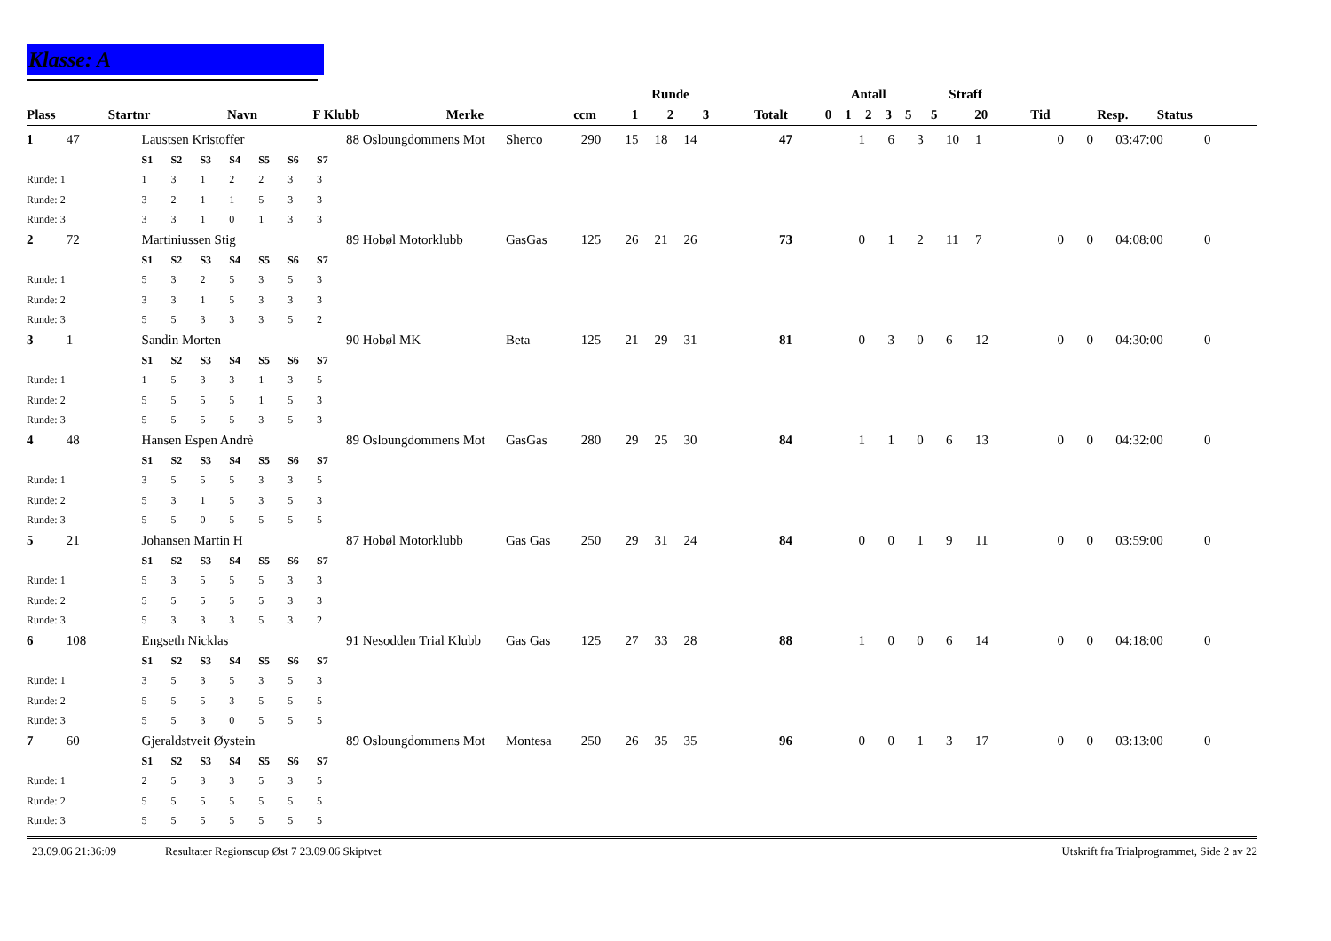Klasse: A
| | | | | | | | Runde | | | | Antall | | | | | Straff | | | | |
| --- | --- | --- | --- | --- | --- | --- | --- | --- | --- | --- | --- | --- | --- | --- | --- | --- | --- | --- | --- | --- |
| Plass | Startnr | Navn | F Klubb | Merke | ccm | | 1 | 2 | 3 | Totalt | 0 | 1 | 2 | 3 | 5 | 5 | 20 | Tid | Resp. | Status |
| 1 | 47 | Laustsen Kristoffer | | | | | | | | 88 Osloungdommens Mot | Sherco | 290 | 15 | 18 | 14 | 47 | 1 | 6 | 3 | 10 | 1 | | 0 | 0 | 03:47:00 | 0 | |
| | | S1 | S2 | S3 | S4 | S5 | S6 | S7 | | | | | | | | | | | | | | | | | | | |
| Runde: 1 | | 1 | 3 | 1 | 2 | 2 | 3 | 3 | | | | | | | | | | | | | | | | | | | |
| Runde: 2 | | 3 | 2 | 1 | 1 | 5 | 3 | 3 | | | | | | | | | | | | | | | | | | | |
| Runde: 3 | | 3 | 3 | 1 | 0 | 1 | 3 | 3 | | | | | | | | | | | | | | | | | | | |
| 2 | 72 | Martiniussen Stig | | | | | | | | 89 Hobøl Motorklubb | GasGas | 125 | 26 | 21 | 26 | 73 | 0 | 1 | 2 | 11 | 7 | | 0 | 0 | 04:08:00 | 0 | |
| | | S1 | S2 | S3 | S4 | S5 | S6 | S7 | | | | | | | | | | | | | | | | | | | |
| Runde: 1 | | 5 | 3 | 2 | 5 | 3 | 5 | 3 | | | | | | | | | | | | | | | | | | | |
| Runde: 2 | | 3 | 3 | 1 | 5 | 3 | 3 | 3 | | | | | | | | | | | | | | | | | | | |
| Runde: 3 | | 5 | 5 | 3 | 3 | 3 | 5 | 2 | | | | | | | | | | | | | | | | | | | |
| 3 | 1 | Sandin Morten | | | | | | | | 90 Hobøl MK | Beta | 125 | 21 | 29 | 31 | 81 | 0 | 3 | 0 | 6 | 12 | | 0 | 0 | 04:30:00 | 0 | |
| | | S1 | S2 | S3 | S4 | S5 | S6 | S7 | | | | | | | | | | | | | | | | | | | |
| Runde: 1 | | 1 | 5 | 3 | 3 | 1 | 3 | 5 | | | | | | | | | | | | | | | | | | | |
| Runde: 2 | | 5 | 5 | 5 | 5 | 1 | 5 | 3 | | | | | | | | | | | | | | | | | | | |
| Runde: 3 | | 5 | 5 | 5 | 5 | 3 | 5 | 3 | | | | | | | | | | | | | | | | | | | |
| 4 | 48 | Hansen Espen Andrè | | | | | | | | 89 Osloungdommens Mot | GasGas | 280 | 29 | 25 | 30 | 84 | 1 | 1 | 0 | 6 | 13 | | 0 | 0 | 04:32:00 | 0 | |
| | | S1 | S2 | S3 | S4 | S5 | S6 | S7 | | | | | | | | | | | | | | | | | | | |
| Runde: 1 | | 3 | 5 | 5 | 5 | 3 | 3 | 5 | | | | | | | | | | | | | | | | | | | |
| Runde: 2 | | 5 | 3 | 1 | 5 | 3 | 5 | 3 | | | | | | | | | | | | | | | | | | | |
| Runde: 3 | | 5 | 5 | 0 | 5 | 5 | 5 | 5 | | | | | | | | | | | | | | | | | | | |
| 5 | 21 | Johansen Martin H | | | | | | | | 87 Hobøl Motorklubb | Gas Gas | 250 | 29 | 31 | 24 | 84 | 0 | 0 | 1 | 9 | 11 | | 0 | 0 | 03:59:00 | 0 | |
| | | S1 | S2 | S3 | S4 | S5 | S6 | S7 | | | | | | | | | | | | | | | | | | | |
| Runde: 1 | | 5 | 3 | 5 | 5 | 5 | 3 | 3 | | | | | | | | | | | | | | | | | | | |
| Runde: 2 | | 5 | 5 | 5 | 5 | 5 | 3 | 3 | | | | | | | | | | | | | | | | | | | |
| Runde: 3 | | 5 | 3 | 3 | 3 | 5 | 3 | 2 | | | | | | | | | | | | | | | | | | | |
| 6 | 108 | Engseth Nicklas | | | | | | | | 91 Nesodden Trial Klubb | Gas Gas | 125 | 27 | 33 | 28 | 88 | 1 | 0 | 0 | 6 | 14 | | 0 | 0 | 04:18:00 | 0 | |
| | | S1 | S2 | S3 | S4 | S5 | S6 | S7 | | | | | | | | | | | | | | | | | | | |
| Runde: 1 | | 3 | 5 | 3 | 5 | 3 | 5 | 3 | | | | | | | | | | | | | | | | | | | |
| Runde: 2 | | 5 | 5 | 5 | 3 | 5 | 5 | 5 | | | | | | | | | | | | | | | | | | | |
| Runde: 3 | | 5 | 5 | 3 | 0 | 5 | 5 | 5 | | | | | | | | | | | | | | | | | | | |
| 7 | 60 | Gjeraldstveit Øystein | | | | | | | | 89 Osloungdommens Mot | Montesa | 250 | 26 | 35 | 35 | 96 | 0 | 0 | 1 | 3 | 17 | | 0 | 0 | 03:13:00 | 0 | |
| | | S1 | S2 | S3 | S4 | S5 | S6 | S7 | | | | | | | | | | | | | | | | | | | |
| Runde: 1 | | 2 | 5 | 3 | 3 | 5 | 3 | 5 | | | | | | | | | | | | | | | | | | | |
| Runde: 2 | | 5 | 5 | 5 | 5 | 5 | 5 | 5 | | | | | | | | | | | | | | | | | | | |
| Runde: 3 | | 5 | 5 | 5 | 5 | 5 | 5 | 5 | | | | | | | | | | | | | | | | | | | |
23.09.06 21:36:09 Resultater Regionscup Øst 7 23.09.06 Skiptvet Utskrift fra Trialprogrammet, Side 2 av 22